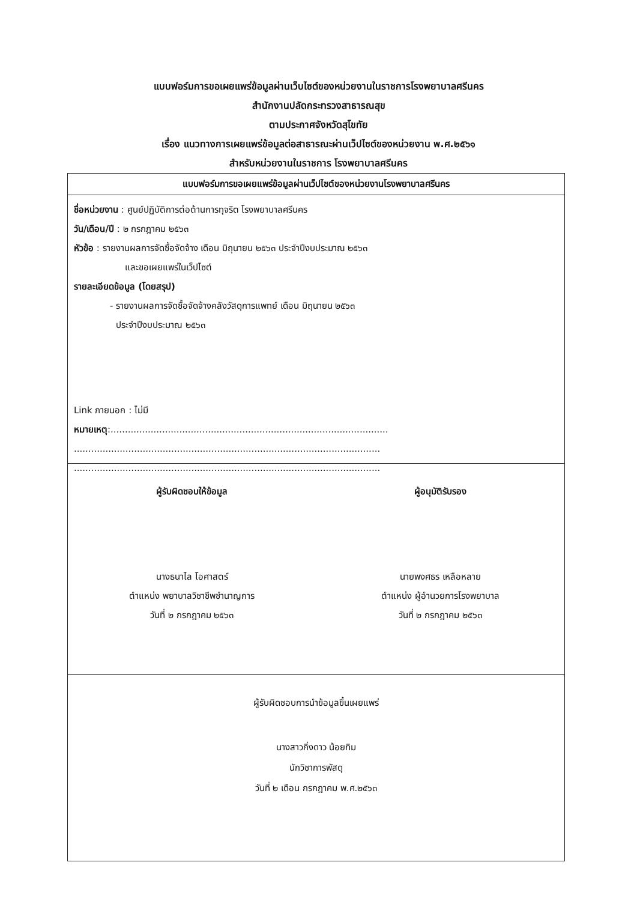แบบฟอร์มการขอเผยแพร่ข้อมูลผ่านเว็บไซต์ของหน่วยงานในราชการโรงพยาบาลศรีนคร
สำนักงานปลัดกระทรวงสาธารณสุข
ตามประกาศจังหวัดสุโขทัย
เรื่อง แนวทางการเผยแพร่ข้อมูลต่อสาธารณะผ่านเว็ปไซต์ของหน่วยงาน พ.ศ.๒๕๖๑
สำหรับหน่วยงานในราชการ โรงพยาบาลศรีนคร
แบบฟอร์มการขอเผยแพร่ข้อมูลผ่านเว็ปไซต์ของหน่วยงานโรงพยาบาลศรีนคร
ชื่อหน่วยงาน : ศูนย์ปฏิบัติการต่อต้านการทุจริต โรงพยาบาลศรีนคร
วัน/เดือน/ปี : ๒ กรกฎาคม ๒๕๖๓
หัวข้อ : รายงานผลการจัดซื้อจัดจ้าง เดือน มิถุนายน ๒๕๖๓ ประจำปีงบประมาณ ๒๕๖๓
และขอเผยแพร่ในเว็ปไซต์
รายละเอียดข้อมูล (โดยสรุป)
- รายงานผลการจัดซื้อจัดจ้างคลังวัสดุการแพทย์ เดือน มิถุนายน ๒๕๖๓
ประจำปีงบประมาณ ๒๕๖๓
Link ภายนอก : ไม่มี
หมายเหตุ:.................................................................................................
...........................................................................................................
...........................................................................................................
ผู้รับผิดชอบให้ข้อมูล
นางธนาไล โอศาสตร์
ตำแหน่ง พยาบาลวิชาชีพชำนาญการ
วันที่ ๒ กรกฎาคม ๒๕๖๓
ผู้อนุมัติรับรอง
นายพงศธร เหลือหลาย
ตำแหน่ง ผู้อำนวยการโรงพยาบาล
วันที่ ๒ กรกฎาคม ๒๕๖๓
ผู้รับผิดชอบการนำข้อมูลขึ้นเผยแพร่
นางสาวกิ่งดาว น้อยทิม
นักวิชาการพัสดุ
วันที่ ๒ เดือน กรกฎาคม พ.ศ.๒๕๖๓